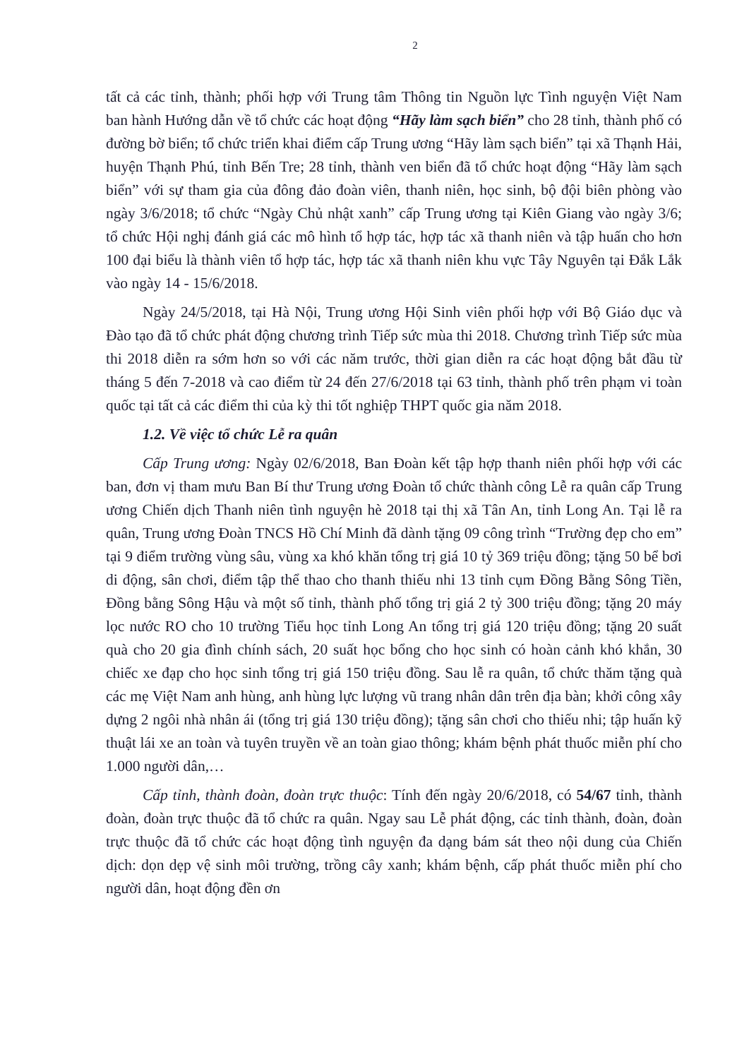2
tất cả các tỉnh, thành; phối hợp với Trung tâm Thông tin Nguồn lực Tình nguyện Việt Nam ban hành Hướng dẫn về tổ chức các hoạt động “Hãy làm sạch biển” cho 28 tỉnh, thành phố có đường bờ biển; tổ chức triển khai điểm cấp Trung ương “Hãy làm sạch biển” tại xã Thạnh Hải, huyện Thạnh Phú, tỉnh Bến Tre; 28 tỉnh, thành ven biển đã tổ chức hoạt động “Hãy làm sạch biển” với sự tham gia của đông đảo đoàn viên, thanh niên, học sinh, bộ đội biên phòng vào ngày 3/6/2018; tổ chức “Ngày Chủ nhật xanh” cấp Trung ương tại Kiên Giang vào ngày 3/6; tổ chức Hội nghị đánh giá các mô hình tổ hợp tác, hợp tác xã thanh niên và tập huấn cho hơn 100 đại biểu là thành viên tổ hợp tác, hợp tác xã thanh niên khu vực Tây Nguyên tại Đắk Lắk vào ngày 14 - 15/6/2018.
Ngày 24/5/2018, tại Hà Nội, Trung ương Hội Sinh viên phối hợp với Bộ Giáo dục và Đào tạo đã tổ chức phát động chương trình Tiếp sức mùa thi 2018. Chương trình Tiếp sức mùa thi 2018 diễn ra sớm hơn so với các năm trước, thời gian diễn ra các hoạt động bắt đầu từ tháng 5 đến 7-2018 và cao điểm từ 24 đến 27/6/2018 tại 63 tỉnh, thành phố trên phạm vi toàn quốc tại tất cả các điểm thi của kỳ thi tốt nghiệp THPT quốc gia năm 2018.
1.2. Về việc tổ chức Lễ ra quân
Cấp Trung ương: Ngày 02/6/2018, Ban Đoàn kết tập hợp thanh niên phối hợp với các ban, đơn vị tham mưu Ban Bí thư Trung ương Đoàn tổ chức thành công Lễ ra quân cấp Trung ương Chiến dịch Thanh niên tình nguyện hè 2018 tại thị xã Tân An, tỉnh Long An. Tại lễ ra quân, Trung ương Đoàn TNCS Hồ Chí Minh đã dành tặng 09 công trình “Trường đẹp cho em” tại 9 điểm trường vùng sâu, vùng xa khó khăn tổng trị giá 10 tỷ 369 triệu đồng; tặng 50 bể bơi di động, sân chơi, điểm tập thể thao cho thanh thiếu nhi 13 tỉnh cụm Đồng Bằng Sông Tiền, Đồng bằng Sông Hậu và một số tỉnh, thành phố tổng trị giá 2 tỷ 300 triệu đồng; tặng 20 máy lọc nước RO cho 10 trường Tiểu học tỉnh Long An tổng trị giá 120 triệu đồng; tặng 20 suất quà cho 20 gia đình chính sách, 20 suất học bổng cho học sinh có hoàn cảnh khó khắn, 30 chiếc xe đạp cho học sinh tổng trị giá 150 triệu đồng. Sau lễ ra quân, tổ chức thăm tặng quà các mẹ Việt Nam anh hùng, anh hùng lực lượng vũ trang nhân dân trên địa bàn; khởi công xây dựng 2 ngôi nhà nhân ái (tổng trị giá 130 triệu đồng); tặng sân chơi cho thiếu nhi; tập huấn kỹ thuật lái xe an toàn và tuyên truyền về an toàn giao thông; khám bệnh phát thuốc miễn phí cho 1.000 người dân,…
Cấp tỉnh, thành đoàn, đoàn trực thuộc: Tính đến ngày 20/6/2018, có 54/67 tỉnh, thành đoàn, đoàn trực thuộc đã tổ chức ra quân. Ngay sau Lễ phát động, các tỉnh thành, đoàn, đoàn trực thuộc đã tổ chức các hoạt động tình nguyện đa dạng bám sát theo nội dung của Chiến dịch: dọn dẹp vệ sinh môi trường, trồng cây xanh; khám bệnh, cấp phát thuốc miễn phí cho người dân, hoạt động đền ơn